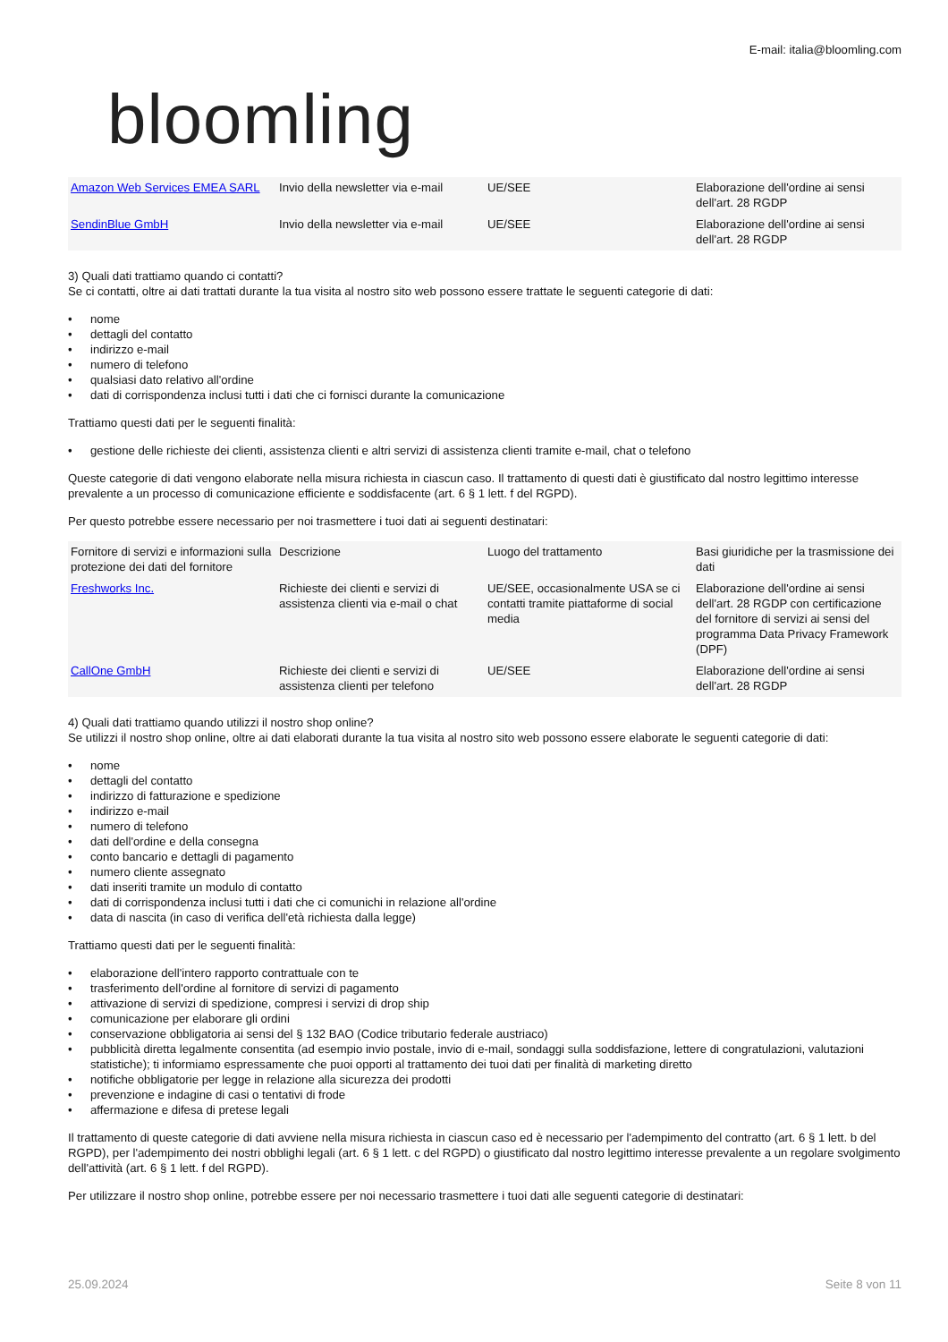bloomling
E-mail: italia@bloomling.com
| Amazon Web Services EMEA SARL | Invio della newsletter via e-mail | UE/SEE | Elaborazione dell'ordine ai sensi dell'art. 28 RGDP |
| SendinBlue GmbH | Invio della newsletter via e-mail | UE/SEE | Elaborazione dell'ordine ai sensi dell'art. 28 RGDP |
3) Quali dati trattiamo quando ci contatti?
Se ci contatti, oltre ai dati trattati durante la tua visita al nostro sito web possono essere trattate le seguenti categorie di dati:
• nome
• dettagli del contatto
• indirizzo e-mail
• numero di telefono
• qualsiasi dato relativo all'ordine
• dati di corrispondenza inclusi tutti i dati che ci fornisci durante la comunicazione
Trattiamo questi dati per le seguenti finalità:
• gestione delle richieste dei clienti, assistenza clienti e altri servizi di assistenza clienti tramite e-mail, chat o telefono
Queste categorie di dati vengono elaborate nella misura richiesta in ciascun caso. Il trattamento di questi dati è giustificato dal nostro legittimo interesse prevalente a un processo di comunicazione efficiente e soddisfacente (art. 6 § 1 lett. f del RGPD).
Per questo potrebbe essere necessario per noi trasmettere i tuoi dati ai seguenti destinatari:
| Fornitore di servizi e informazioni sulla protezione dei dati del fornitore | Descrizione | Luogo del trattamento | Basi giuridiche per la trasmissione dei dati |
| Freshworks Inc. | Richieste dei clienti e servizi di assistenza clienti via e-mail o chat | UE/SEE, occasionalmente USA se ci contatti tramite piattaforme di social media | Elaborazione dell'ordine ai sensi dell'art. 28 RGDP con certificazione del fornitore di servizi ai sensi del programma Data Privacy Framework (DPF) |
| CallOne GmbH | Richieste dei clienti e servizi di assistenza clienti per telefono | UE/SEE | Elaborazione dell'ordine ai sensi dell'art. 28 RGDP |
4) Quali dati trattiamo quando utilizzi il nostro shop online?
Se utilizzi il nostro shop online, oltre ai dati elaborati durante la tua visita al nostro sito web possono essere elaborate le seguenti categorie di dati:
• nome
• dettagli del contatto
• indirizzo di fatturazione e spedizione
• indirizzo e-mail
• numero di telefono
• dati dell'ordine e della consegna
• conto bancario e dettagli di pagamento
• numero cliente assegnato
• dati inseriti tramite un modulo di contatto
• dati di corrispondenza inclusi tutti i dati che ci comunichi in relazione all'ordine
• data di nascita (in caso di verifica dell'età richiesta dalla legge)
Trattiamo questi dati per le seguenti finalità:
• elaborazione dell'intero rapporto contrattuale con te
• trasferimento dell'ordine al fornitore di servizi di pagamento
• attivazione di servizi di spedizione, compresi i servizi di drop ship
• comunicazione per elaborare gli ordini
• conservazione obbligatoria ai sensi del § 132 BAO (Codice tributario federale austriaco)
• pubblicità diretta legalmente consentita (ad esempio invio postale, invio di e-mail, sondaggi sulla soddisfazione, lettere di congratulazioni, valutazioni statistiche); ti informiamo espressamente che puoi opporti al trattamento dei tuoi dati per finalità di marketing diretto
• notifiche obbligatorie per legge in relazione alla sicurezza dei prodotti
• prevenzione e indagine di casi o tentativi di frode
• affermazione e difesa di pretese legali
Il trattamento di queste categorie di dati avviene nella misura richiesta in ciascun caso ed è necessario per l'adempimento del contratto (art. 6 § 1 lett. b del RGPD), per l'adempimento dei nostri obblighi legali (art. 6 § 1 lett. c del RGPD) o giustificato dal nostro legittimo interesse prevalente a un regolare svolgimento dell'attività (art. 6 § 1 lett. f del RGPD).
Per utilizzare il nostro shop online, potrebbe essere per noi necessario trasmettere i tuoi dati alle seguenti categorie di destinatari:
25.09.2024 Seite 8 von 11